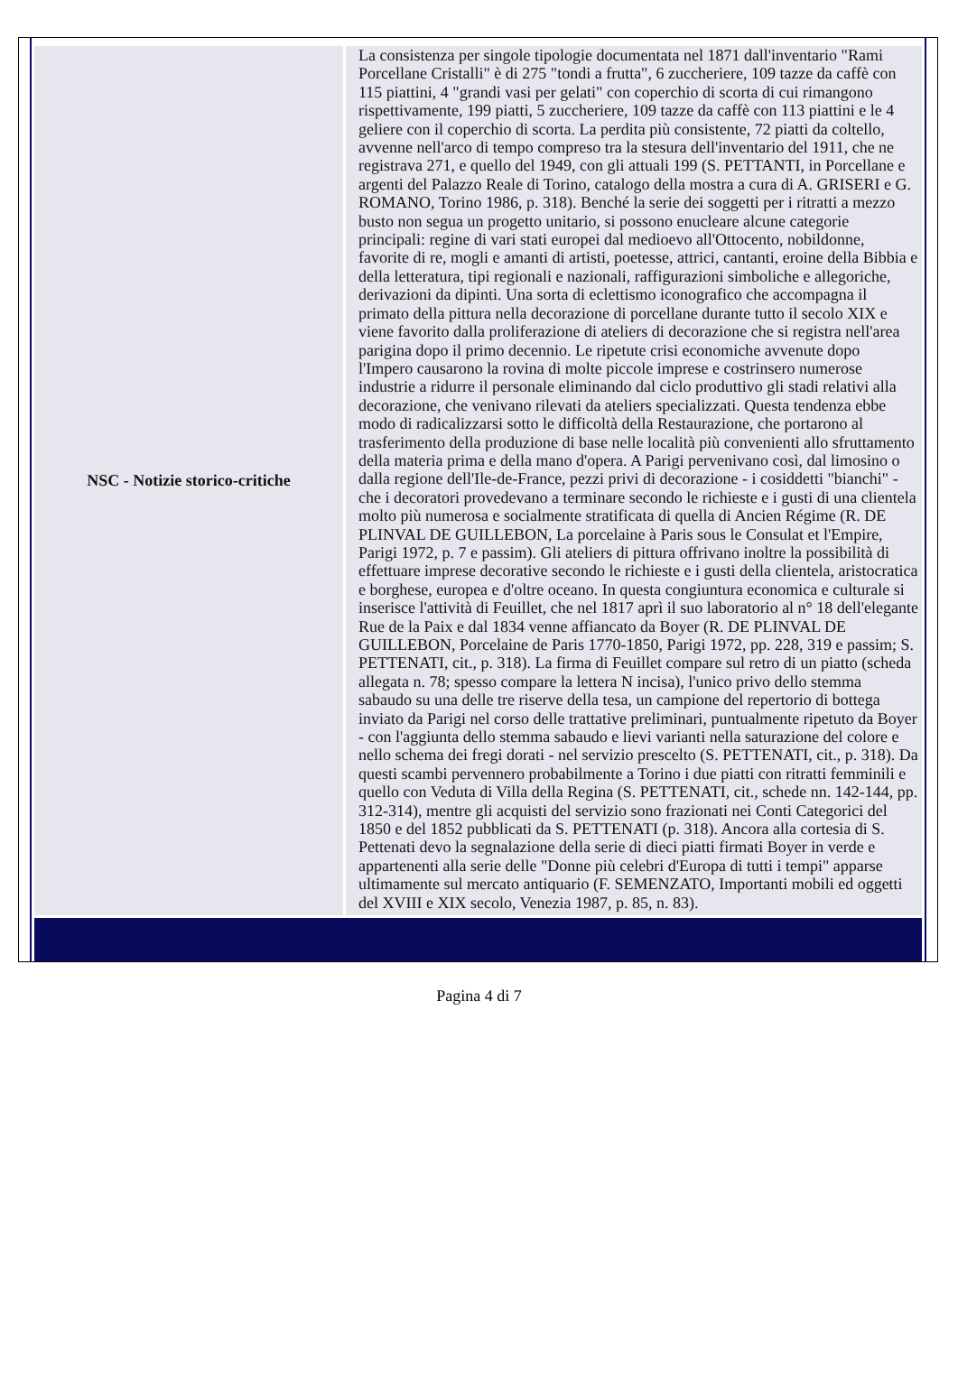| NSC - Notizie storico-critiche | La consistenza per singole tipologie documentata nel 1871 dall'inventario "Rami Porcellane Cristalli" è di 275 "tondi a frutta", 6 zuccheriere, 109 tazze da caffè con 115 piattini, 4 "grandi vasi per gelati" con coperchio di scorta di cui rimangono rispettivamente, 199 piatti, 5 zuccheriere, 109 tazze da caffè con 113 piattini e le 4 geliere con il coperchio di scorta. La perdita più consistente, 72 piatti da coltello, avvenne nell'arco di tempo compreso tra la stesura dell'inventario del 1911, che ne registrava 271, e quello del 1949, con gli attuali 199 (S. PETTANTI, in Porcellane e argenti del Palazzo Reale di Torino, catalogo della mostra a cura di A. GRISERI e G. ROMANO, Torino 1986, p. 318). Benché la serie dei soggetti per i ritratti a mezzo busto non segua un progetto unitario, si possono enucleare alcune categorie principali: regine di vari stati europei dal medioevo all'Ottocento, nobildonne, favorite di re, mogli e amanti di artisti, poetesse, attrici, cantanti, eroine della Bibbia e della letteratura, tipi regionali e nazionali, raffigurazioni simboliche e allegoriche, derivazioni da dipinti. Una sorta di eclettismo iconografico che accompagna il primato della pittura nella decorazione di porcellane durante tutto il secolo XIX e viene favorito dalla proliferazione di ateliers di decorazione che si registra nell'area parigina dopo il primo decennio. Le ripetute crisi economiche avvenute dopo l'Impero causarono la rovina di molte piccole imprese e costrinsero numerose industrie a ridurre il personale eliminando dal ciclo produttivo gli stadi relativi alla decorazione, che venivano rilevati da ateliers specializzati. Questa tendenza ebbe modo di radicalizzarsi sotto le difficoltà della Restaurazione, che portarono al trasferimento della produzione di base nelle località più convenienti allo sfruttamento della materia prima e della mano d'opera. A Parigi pervenivano così, dal limosino o dalla regione dell'Ile-de-France, pezzi privi di decorazione - i cosiddetti "bianchi" - che i decoratori provedevano a terminare secondo le richieste e i gusti di una clientela molto più numerosa e socialmente stratificata di quella di Ancien Régime (R. DE PLINVAL DE GUILLEBON, La porcelaine à Paris sous le Consulat et l'Empire, Parigi 1972, p. 7 e passim). Gli ateliers di pittura offrivano inoltre la possibilità di effettuare imprese decorative secondo le richieste e i gusti della clientela, aristocratica e borghese, europea e d'oltre oceano. In questa congiuntura economica e culturale si inserisce l'attività di Feuillet, che nel 1817 aprì il suo laboratorio al n° 18 dell'elegante Rue de la Paix e dal 1834 venne affiancato da Boyer (R. DE PLINVAL DE GUILLEBON, Porcelaine de Paris 1770-1850, Parigi 1972, pp. 228, 319 e passim; S. PETTENATI, cit., p. 318). La firma di Feuillet compare sul retro di un piatto (scheda allegata n. 78; spesso compare la lettera N incisa), l'unico privo dello stemma sabaudo su una delle tre riserve della tesa, un campione del repertorio di bottega inviato da Parigi nel corso delle trattative preliminari, puntualmente ripetuto da Boyer - con l'aggiunta dello stemma sabaudo e lievi varianti nella saturazione del colore e nello schema dei fregi dorati - nel servizio prescelto (S. PETTENATI, cit., p. 318). Da questi scambi pervennero probabilmente a Torino i due piatti con ritratti femminili e quello con Veduta di Villa della Regina (S. PETTENATI, cit., schede nn. 142-144, pp. 312-314), mentre gli acquisti del servizio sono frazionati nei Conti Categorici del 1850 e del 1852 pubblicati da S. PETTENATI (p. 318). Ancora alla cortesia di S. Pettenati devo la segnalazione della serie di dieci piatti firmati Boyer in verde e appartenenti alla serie delle "Donne più celebri d'Europa di tutti i tempi" apparse ultimamente sul mercato antiquario (F. SEMENZATO, Importanti mobili ed oggetti del XVIII e XIX secolo, Venezia 1987, p. 85, n. 83). |
Pagina 4 di 7